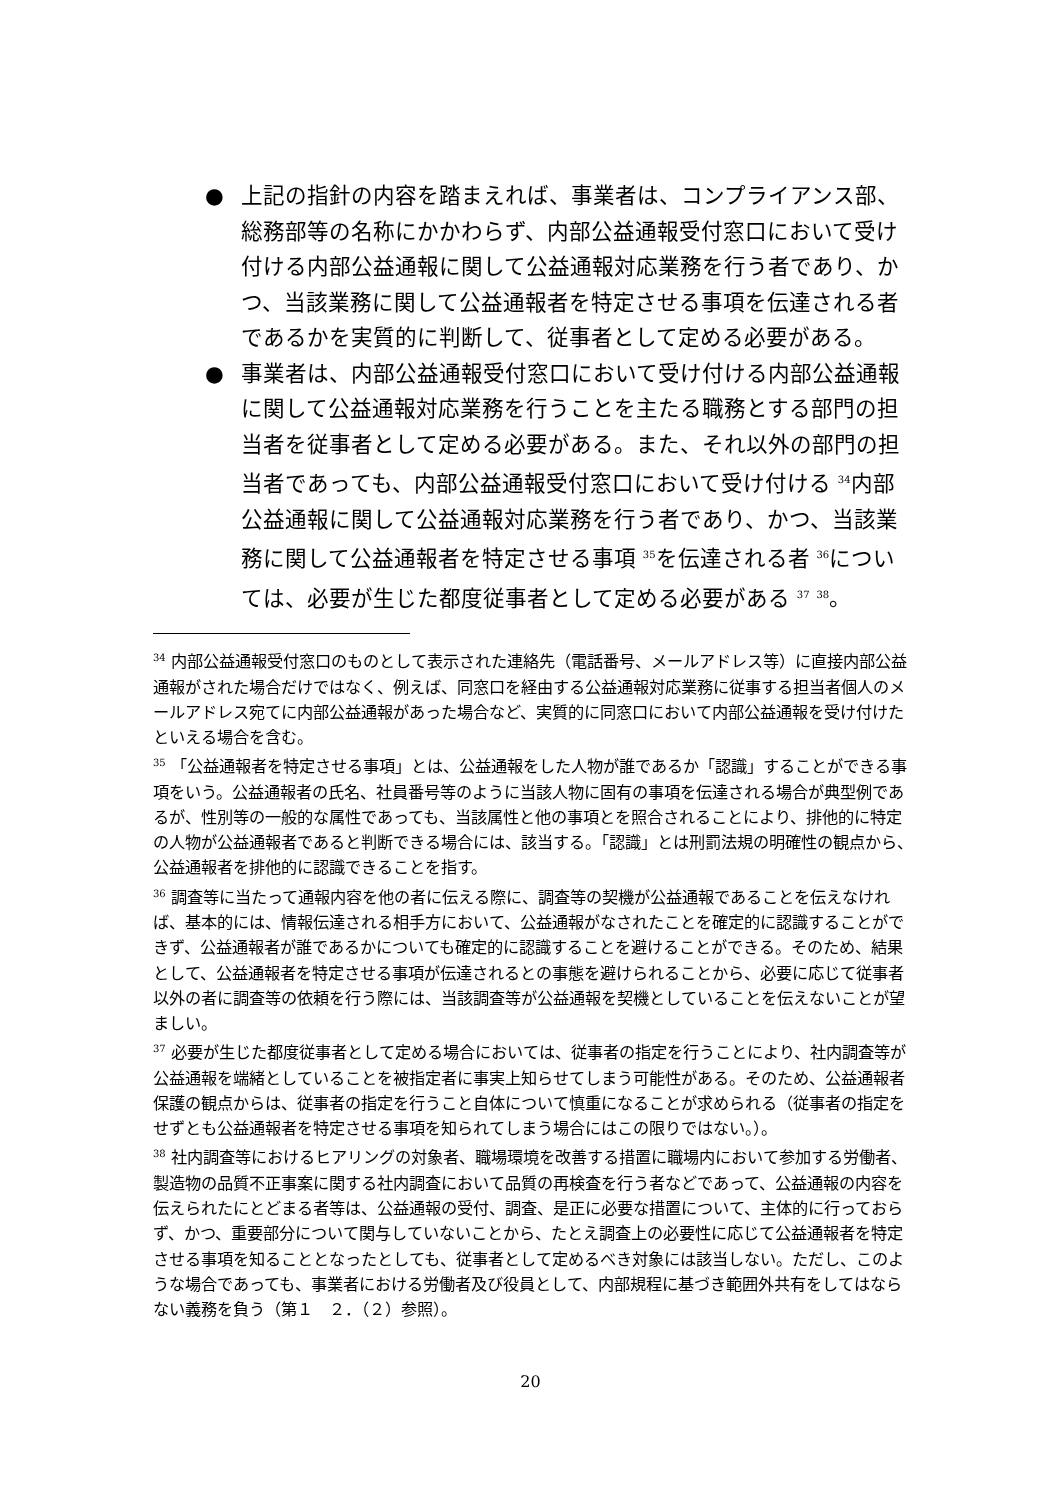● 上記の指針の内容を踏まえれば、事業者は、コンプライアンス部、総務部等の名称にかかわらず、内部公益通報受付窓口において受け付ける内部公益通報に関して公益通報対応業務を行う者であり、かつ、当該業務に関して公益通報者を特定させる事項を伝達される者であるかを実質的に判断して、従事者として定める必要がある。
● 事業者は、内部公益通報受付窓口において受け付ける内部公益通報に関して公益通報対応業務を行うことを主たる職務とする部門の担当者を従事者として定める必要がある。また、それ以外の部門の担当者であっても、内部公益通報受付窓口において受け付ける <sup>34</sup>内部公益通報に関して公益通報対応業務を行う者であり、かつ、当該業務に関して公益通報者を特定させる事項 <sup>35</sup>を伝達される者 <sup>36</sup>については、必要が生じた都度従事者として定める必要がある <sup>37</sup> <sup>38</sup>。
<sup>34</sup> 内部公益通報受付窓口のものとして表示された連絡先（電話番号、メールアドレス等）に直接内部公益通報がされた場合だけではなく、例えば、同窓口を経由する公益通報対応業務に従事する担当者個人のメールアドレス宛てに内部公益通報があった場合など、実質的に同窓口において内部公益通報を受け付けたといえる場合を含む。
<sup>35</sup> 「公益通報者を特定させる事項」とは、公益通報をした人物が誰であるか「認識」することができる事項をいう。公益通報者の氏名、社員番号等のように当該人物に固有の事項を伝達される場合が典型例であるが、性別等の一般的な属性であっても、当該属性と他の事項とを照合されることにより、排他的に特定の人物が公益通報者であると判断できる場合には、該当する。「認識」とは刑罰法規の明確性の観点から、公益通報者を排他的に認識できることを指す。
<sup>36</sup> 調査等に当たって通報内容を他の者に伝える際に、調査等の契機が公益通報であることを伝えなければ、基本的には、情報伝達される相手方において、公益通報がなされたことを確定的に認識することができず、公益通報者が誰であるかについても確定的に認識することを避けることができる。そのため、結果として、公益通報者を特定させる事項が伝達されるとの事態を避けられることから、必要に応じて従事者以外の者に調査等の依頼を行う際には、当該調査等が公益通報を契機としていることを伝えないことが望ましい。
<sup>37</sup> 必要が生じた都度従事者として定める場合においては、従事者の指定を行うことにより、社内調査等が公益通報を端緒としていることを被指定者に事実上知らせてしまう可能性がある。そのため、公益通報者保護の観点からは、従事者の指定を行うこと自体について慎重になることが求められる（従事者の指定をせずとも公益通報者を特定させる事項を知られてしまう場合にはこの限りではない。）。
<sup>38</sup> 社内調査等におけるヒアリングの対象者、職場環境を改善する措置に職場内において参加する労働者、製造物の品質不正事案に関する社内調査において品質の再検査を行う者などであって、公益通報の内容を伝えられたにとどまる者等は、公益通報の受付、調査、是正に必要な措置について、主体的に行っておらず、かつ、重要部分について関与していないことから、たとえ調査上の必要性に応じて公益通報者を特定させる事項を知ることとなったとしても、従事者として定めるべき対象には該当しない。ただし、このような場合であっても、事業者における労働者及び役員として、内部規程に基づき範囲外共有をしてはならない義務を負う（第１　２．（２）参照）。
20